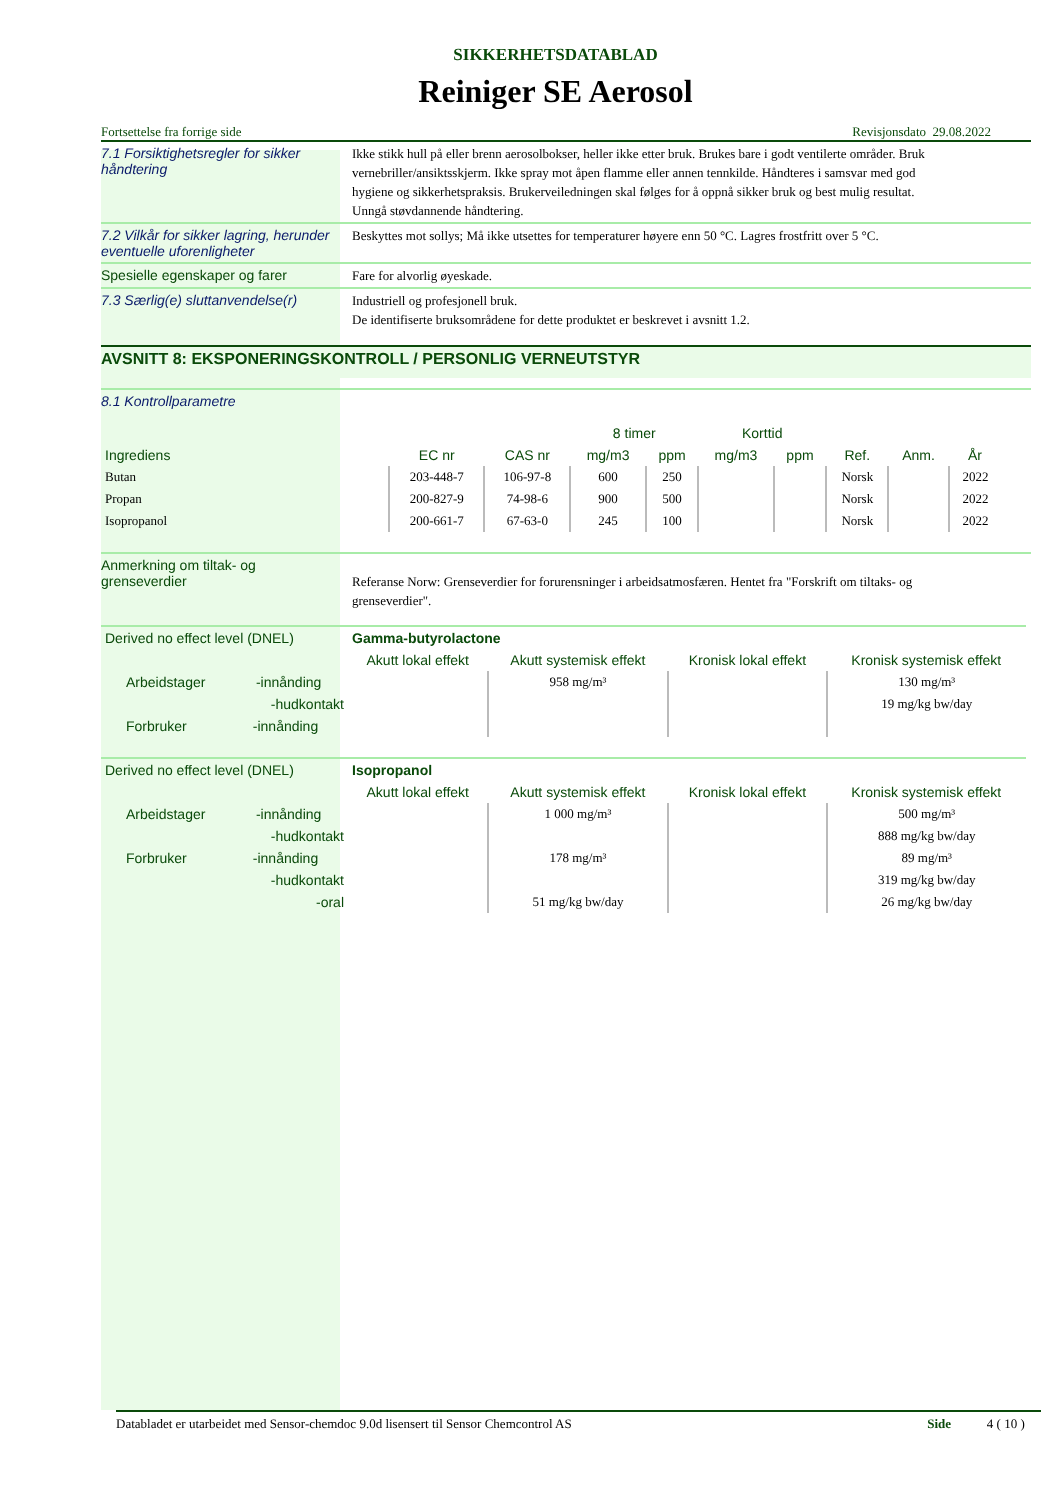SIKKERHETSDATABLAD
Reiniger SE Aerosol
Fortsettelse fra forrige side Revisjonsdato 29.08.2022
7.1 Forsiktighetsregler for sikker håndtering
Ikke stikk hull på eller brenn aerosolbokser, heller ikke etter bruk. Brukes bare i godt ventilerte områder. Bruk vernebriller/ansiktsskjerm. Ikke spray mot åpen flamme eller annen tennkilde. Håndteres i samsvar med god hygiene og sikkerhetspraksis. Brukerveiledningen skal følges for å oppnå sikker bruk og best mulig resultat. Unngå støvdannende håndtering.
7.2 Vilkår for sikker lagring, herunder eventuelle uforenligheter
Beskyttes mot sollys; Må ikke utsettes for temperaturer høyere enn 50 °C. Lagres frostfritt over 5 °C.
Spesielle egenskaper og farer
Fare for alvorlig øyeskade.
7.3 Særlig(e) sluttanvendelse(r)
Industriell og profesjonell bruk.
De identifiserte bruksområdene for dette produktet er beskrevet i avsnitt 1.2.
AVSNITT 8: EKSPONERINGSKONTROLL / PERSONLIG VERNEUTSTYR
8.1 Kontrollparametre
| | | | 8 timer | | Korttid | | | | |
| --- | --- | --- | --- | --- | --- | --- | --- | --- | --- |
| Ingrediens | EC nr | CAS nr | mg/m3 | ppm | mg/m3 | ppm | Ref. | Anm. | År |
| Butan | 203-448-7 | 106-97-8 | 600 | 250 | | | Norsk | | 2022 |
| Propan | 200-827-9 | 74-98-6 | 900 | 500 | | | Norsk | | 2022 |
| Isopropanol | 200-661-7 | 67-63-0 | 245 | 100 | | | Norsk | | 2022 |
Anmerkning om tiltak- og grenseverdier
Referanse Norw: Grenseverdier for forurensninger i arbeidsatmosfæren. Hentet fra "Forskrift om tiltaks- og grenseverdier".
| Derived no effect level (DNEL) | Gamma-butyrolactone | | | |
| | Akutt lokal effekt | Akutt systemisk effekt | Kronisk lokal effekt | Kronisk systemisk effekt |
| Arbeidstager -innånding | | 958 mg/m³ | | 130 mg/m³ |
| -hudkontakt | | | | 19 mg/kg bw/day |
| Forbruker -innånding | | | | |
| Derived no effect level (DNEL) | Isopropanol | | | |
| | Akutt lokal effekt | Akutt systemisk effekt | Kronisk lokal effekt | Kronisk systemisk effekt |
| Arbeidstager -innånding | | 1 000 mg/m³ | | 500 mg/m³ |
| -hudkontakt | | | | 888 mg/kg bw/day |
| Forbruker -innånding | | 178 mg/m³ | | 89 mg/m³ |
| -hudkontakt | | | | 319 mg/kg bw/day |
| -oral | | 51 mg/kg bw/day | | 26 mg/kg bw/day |
Databladet er utarbeidet med Sensor-chemdoc 9.0d lisensert til Sensor Chemcontrol AS Side 4 ( 10 )